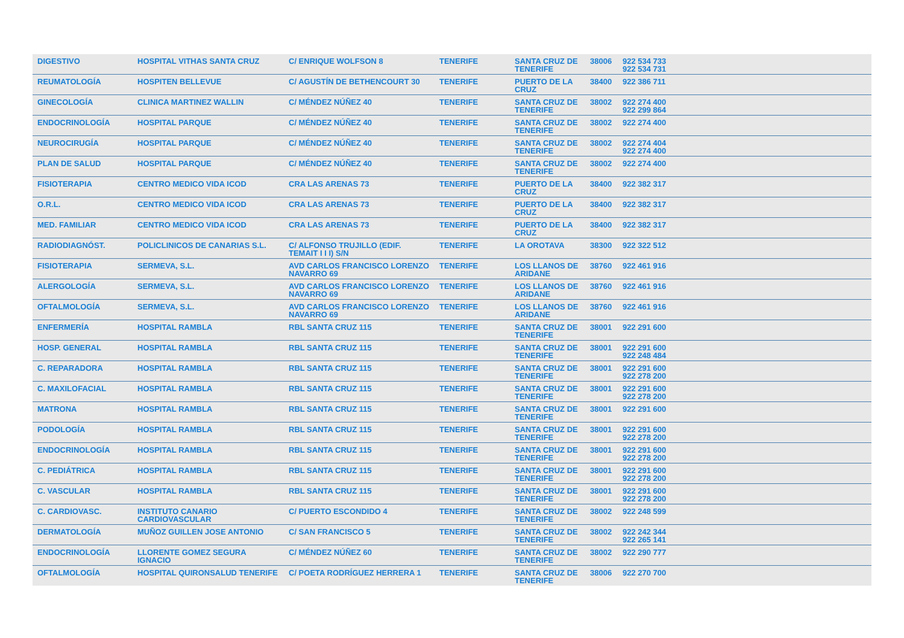| DIGESTIVO | HOSPITAL VITHAS SANTA CRUZ | C/ ENRIQUE WOLFSON 8 | TENERIFE | SANTA CRUZ DE TENERIFE | 38006 | 922 534 733 922 534 731 |
| REUMATOLOGÍA | HOSPITEN BELLEVUE | C/ AGUSTÍN DE BETHENCOURT 30 | TENERIFE | PUERTO DE LA CRUZ | 38400 | 922 386 711 |
| GINECOLOGÍA | CLINICA MARTINEZ WALLIN | C/ MÉNDEZ NÚÑEZ 40 | TENERIFE | SANTA CRUZ DE TENERIFE | 38002 | 922 274 400 922 299 864 |
| ENDOCRINOLOGÍA | HOSPITAL PARQUE | C/ MÉNDEZ NÚÑEZ 40 | TENERIFE | SANTA CRUZ DE TENERIFE | 38002 | 922 274 400 |
| NEUROCIRUGÍA | HOSPITAL PARQUE | C/ MÉNDEZ NÚÑEZ 40 | TENERIFE | SANTA CRUZ DE TENERIFE | 38002 | 922 274 404 922 274 400 |
| PLAN DE SALUD | HOSPITAL PARQUE | C/ MÉNDEZ NÚÑEZ 40 | TENERIFE | SANTA CRUZ DE TENERIFE | 38002 | 922 274 400 |
| FISIOTERAPIA | CENTRO MEDICO VIDA ICOD | CRA LAS ARENAS 73 | TENERIFE | PUERTO DE LA CRUZ | 38400 | 922 382 317 |
| O.R.L. | CENTRO MEDICO VIDA ICOD | CRA LAS ARENAS 73 | TENERIFE | PUERTO DE LA CRUZ | 38400 | 922 382 317 |
| MED. FAMILIAR | CENTRO MEDICO VIDA ICOD | CRA LAS ARENAS 73 | TENERIFE | PUERTO DE LA CRUZ | 38400 | 922 382 317 |
| RADIODIAGNÓST. | POLICLINICOS DE CANARIAS S.L. | C/ ALFONSO TRUJILLO (EDIF. TEMAIT I I I) S/N | TENERIFE | LA OROTAVA | 38300 | 922 322 512 |
| FISIOTERAPIA | SERMEVA, S.L. | AVD CARLOS FRANCISCO LORENZO NAVARRO 69 | TENERIFE | LOS LLANOS DE ARIDANE | 38760 | 922 461 916 |
| ALERGOLOGÍA | SERMEVA, S.L. | AVD CARLOS FRANCISCO LORENZO NAVARRO 69 | TENERIFE | LOS LLANOS DE ARIDANE | 38760 | 922 461 916 |
| OFTALMOLOGÍA | SERMEVA, S.L. | AVD CARLOS FRANCISCO LORENZO NAVARRO 69 | TENERIFE | LOS LLANOS DE ARIDANE | 38760 | 922 461 916 |
| ENFERMERÍA | HOSPITAL RAMBLA | RBL SANTA CRUZ 115 | TENERIFE | SANTA CRUZ DE TENERIFE | 38001 | 922 291 600 |
| HOSP. GENERAL | HOSPITAL RAMBLA | RBL SANTA CRUZ 115 | TENERIFE | SANTA CRUZ DE TENERIFE | 38001 | 922 291 600 922 248 484 |
| C. REPARADORA | HOSPITAL RAMBLA | RBL SANTA CRUZ 115 | TENERIFE | SANTA CRUZ DE TENERIFE | 38001 | 922 291 600 922 278 200 |
| C. MAXILOFACIAL | HOSPITAL RAMBLA | RBL SANTA CRUZ 115 | TENERIFE | SANTA CRUZ DE TENERIFE | 38001 | 922 291 600 922 278 200 |
| MATRONA | HOSPITAL RAMBLA | RBL SANTA CRUZ 115 | TENERIFE | SANTA CRUZ DE TENERIFE | 38001 | 922 291 600 |
| PODOLOGÍA | HOSPITAL RAMBLA | RBL SANTA CRUZ 115 | TENERIFE | SANTA CRUZ DE TENERIFE | 38001 | 922 291 600 922 278 200 |
| ENDOCRINOLOGÍA | HOSPITAL RAMBLA | RBL SANTA CRUZ 115 | TENERIFE | SANTA CRUZ DE TENERIFE | 38001 | 922 291 600 922 278 200 |
| C. PEDIÁTRICA | HOSPITAL RAMBLA | RBL SANTA CRUZ 115 | TENERIFE | SANTA CRUZ DE TENERIFE | 38001 | 922 291 600 922 278 200 |
| C. VASCULAR | HOSPITAL RAMBLA | RBL SANTA CRUZ 115 | TENERIFE | SANTA CRUZ DE TENERIFE | 38001 | 922 291 600 922 278 200 |
| C. CARDIOVASC. | INSTITUTO CANARIO CARDIOVASCULAR | C/ PUERTO ESCONDIDO 4 | TENERIFE | SANTA CRUZ DE TENERIFE | 38002 | 922 248 599 |
| DERMATOLOGÍA | MUÑOZ GUILLEN JOSE ANTONIO | C/ SAN FRANCISCO 5 | TENERIFE | SANTA CRUZ DE TENERIFE | 38002 | 922 242 344 922 265 141 |
| ENDOCRINOLOGÍA | LLORENTE GOMEZ SEGURA IGNACIO | C/ MÉNDEZ NÚÑEZ 60 | TENERIFE | SANTA CRUZ DE TENERIFE | 38002 | 922 290 777 |
| OFTALMOLOGÍA | HOSPITAL QUIRONSALUD TENERIFE | C/ POETA RODRÍGUEZ HERRERA 1 | TENERIFE | SANTA CRUZ DE TENERIFE | 38006 | 922 270 700 |